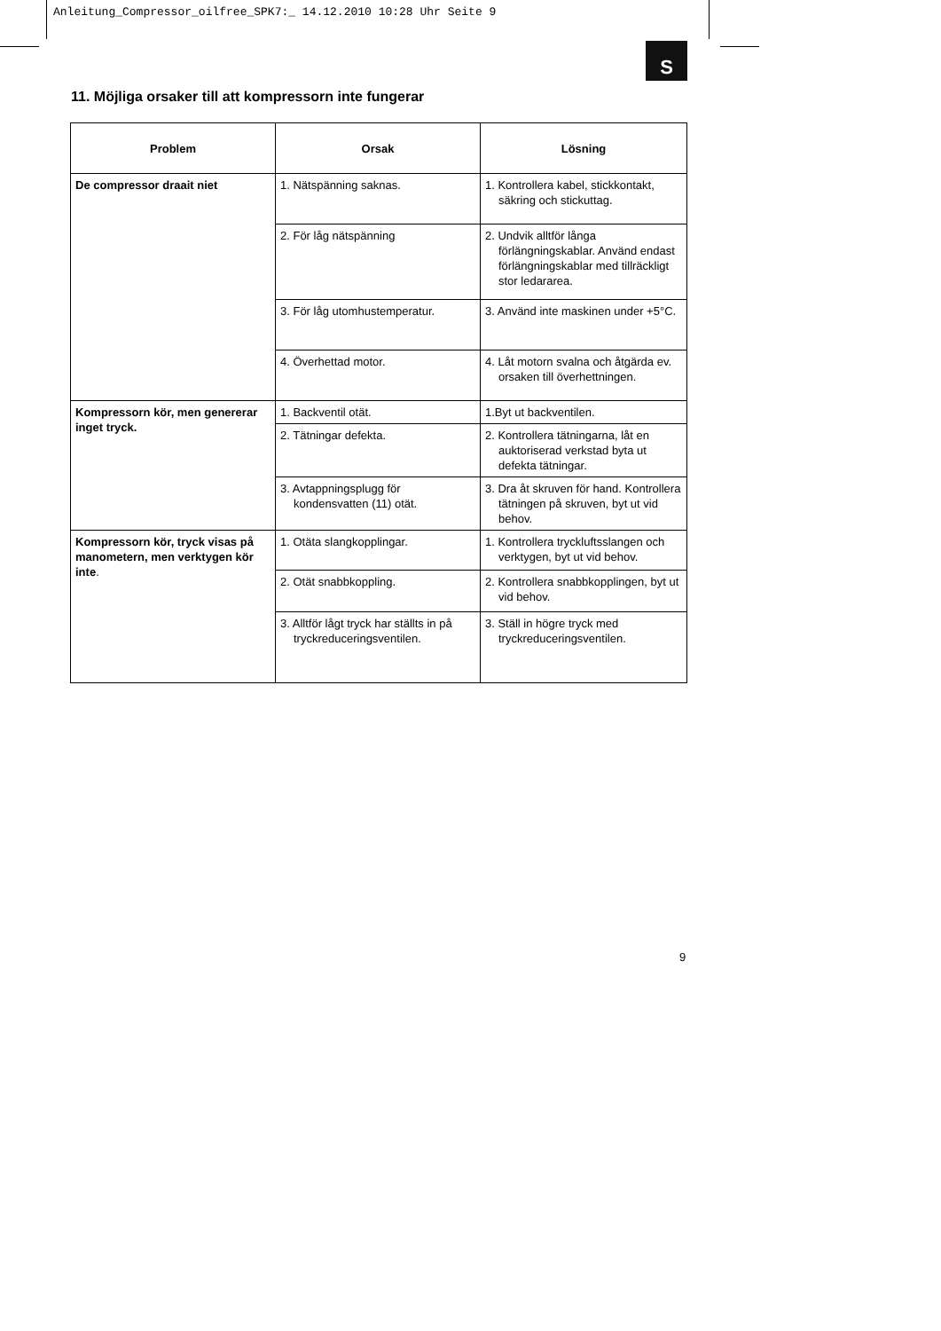Anleitung_Compressor_oilfree_SPK7:_ 14.12.2010 10:28 Uhr Seite 9
S
11. Möjliga orsaker till att kompressorn inte fungerar
| Problem | Orsak | Lösning |
| --- | --- | --- |
| De compressor draait niet | 1. Nätspänning saknas. | 1. Kontrollera kabel, stickkontakt, säkring och stickuttag. |
| | 2. För låg nätspänning | 2. Undvik alltför långa förlängningskablar. Använd endast förlängningskablar med tillräckligt stor ledararea. |
| | 3. För låg utomhustemperatur. | 3. Använd inte maskinen under +5°C. |
| | 4. Överhettad motor. | 4. Låt motorn svalna och åtgärda ev. orsaken till överhettningen. |
| Kompressorn kör, men genererar inget tryck. | 1. Backventil otät. | 1.Byt ut backventilen. |
| | 2. Tätningar defekta. | 2. Kontrollera tätningarna, låt en auktoriserad verkstad byta ut defekta tätningar. |
| | 3. Avtappningsplugg för kondensvatten (11) otät. | 3. Dra åt skruven för hand. Kontrollera tätningen på skruven, byt ut vid behov. |
| Kompressorn kör, tryck visas på manometern, men verktygen kör inte . | 1. Otäta slangkopplingar. | 1. Kontrollera tryckluftsslangen och verktygen, byt ut vid behov. |
| | 2. Otät snabbkoppling. | 2. Kontrollera snabbkopplingen, byt ut vid behov. |
| | 3. Alltför lågt tryck har ställts in på tryckreduceringsventilen. | 3. Ställ in högre tryck med tryckreduceringsventilen. |
9